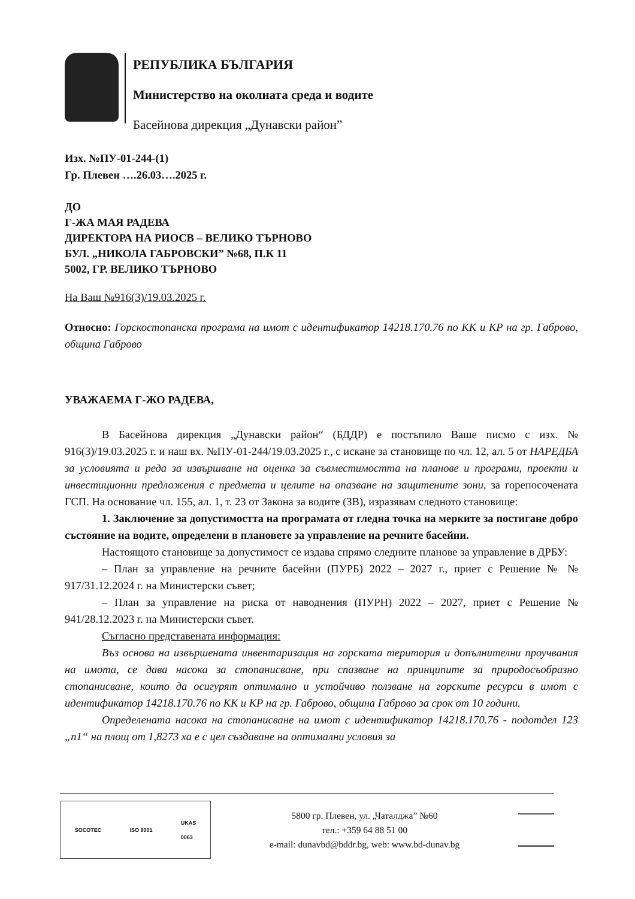РЕПУБЛИКА БЪЛГАРИЯ
Министерство на околната среда и водите
Басейнова дирекция „Дунавски район”
Изх. №ПУ-01-244-(1)
Гр. Плевен ….26.03….2025 г.
ДО
Г-ЖА МАЯ РАДЕВА
ДИРЕКТОРА НА РИОСВ – ВЕЛИКО ТЪРНОВО
БУЛ. „НИКОЛА ГАБРОВСКИ” №68, П.К 11
5002, ГР. ВЕЛИКО ТЪРНОВО
На Ваш №916(3)/19.03.2025 г.
Относно: Горскостопанска програма на имот с идентификатор 14218.170.76 по КК и КР на гр. Габрово, община Габрово
УВАЖАЕМА Г-ЖО РАДЕВА,
В Басейнова дирекция „Дунавски район“ (БДДР) е постъпило Ваше писмо с изх. № 916(3)/19.03.2025 г. и наш вх. №ПУ-01-244/19.03.2025 г., с искане за становище по чл. 12, ал. 5 от НАРЕДБА за условията и реда за извършване на оценка за съвместимостта на планове и програми, проекти и инвестиционни предложения с предмета и целите на опазване на защитените зони, за горепосочената ГСП. На основание чл. 155, ал. 1, т. 23 от Закона за водите (ЗВ), изразявам следното становище:
1. Заключение за допустимостта на програмата от гледна точка на мерките за постигане добро състояние на водите, определени в плановете за управление на речните басейни.
Настоящото становище за допустимост се издава спрямо следните планове за управление в ДРБУ:
– План за управление на речните басейни (ПУРБ) 2022 – 2027 г., приет с Решение № № 917/31.12.2024 г. на Министерски съвет;
– План за управление на риска от наводнения (ПУРН) 2022 – 2027, приет с Решение № 941/28.12.2023 г. на Министерски съвет.
Съгласно представената информация:
Въз основа на извършената инвентаризация на горската територия и допълнителни проучвания на имота, се дава насока за стопанисване, при спазване на принципите за природосъобразно стопанисване, които да осигурят оптимално и устойчиво ползване на горските ресурси в имот с идентификатор 14218.170.76 по КК и КР на гр. Габрово, община Габрово за срок от 10 години.
Определената насока на стопанисване на имот с идентификатор 14218.170.76 - подотдел 123 „п1“ на площ от 1,8273 ха е с цел създаване на оптимални условия за
SOCOTEC ISO 9001 UKAS
0063
5800 гр. Плевен, ул. „Чаталджа” №60
тел.: +359 64 88 51 00
e-mail: dunavbd@bddr.bg, web: www.bd-dunav.bg